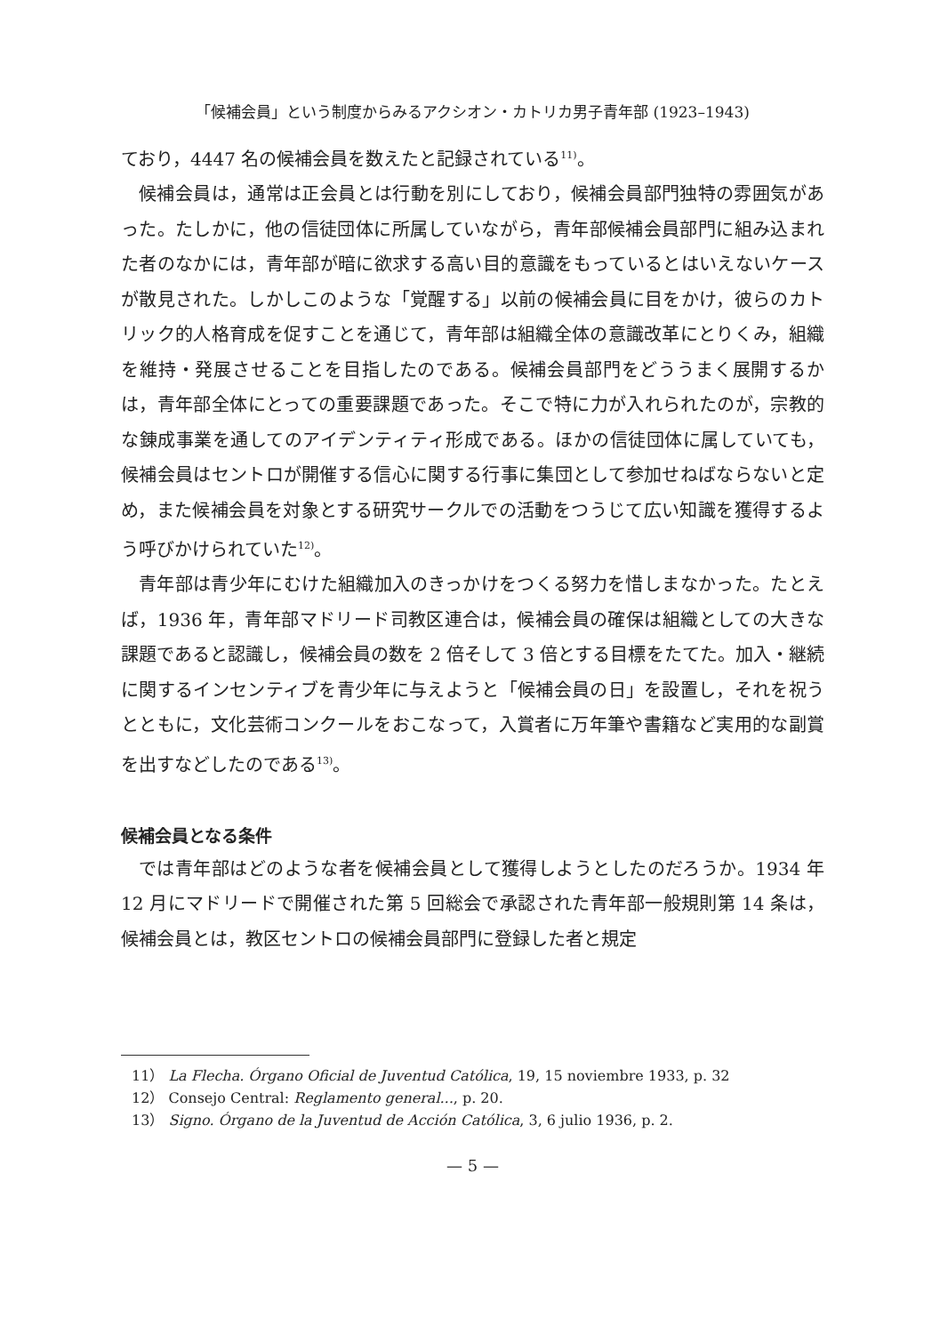「候補会員」という制度からみるアクシオン・カトリカ男子青年部 (1923–1943)
ており，4447 名の候補会員を数えたと記録されている<sup>11)</sup>。
候補会員は，通常は正会員とは行動を別にしており，候補会員部門独特の雰囲気があった。たしかに，他の信徒団体に所属していながら，青年部候補会員部門に組み込まれた者のなかには，青年部が暗に欲求する高い目的意識をもっているとはいえないケースが散見された。しかしこのような「覚醒する」以前の候補会員に目をかけ，彼らのカトリック的人格育成を促すことを通じて，青年部は組織全体の意識改革にとりくみ，組織を維持・発展させることを目指したのである。候補会員部門をどううまく展開するかは，青年部全体にとっての重要課題であった。そこで特に力が入れられたのが，宗教的な錬成事業を通してのアイデンティティ形成である。ほかの信徒団体に属していても，候補会員はセントロが開催する信心に関する行事に集団として参加せねばならないと定め，また候補会員を対象とする研究サークルでの活動をつうじて広い知識を獲得するよう呼びかけられていた<sup>12)</sup>。
青年部は青少年にむけた組織加入のきっかけをつくる努力を惜しまなかった。たとえば，1936 年，青年部マドリード司教区連合は，候補会員の確保は組織としての大きな課題であると認識し，候補会員の数を 2 倍そして 3 倍とする目標をたてた。加入・継続に関するインセンティブを青少年に与えようと「候補会員の日」を設置し，それを祝うとともに，文化芸術コンクールをおこなって，入賞者に万年筆や書籍など実用的な副賞を出すなどしたのである<sup>13)</sup>。
候補会員となる条件
では青年部はどのような者を候補会員として獲得しようとしたのだろうか。1934 年 12 月にマドリードで開催された第 5 回総会で承認された青年部一般規則第 14 条は，候補会員とは，教区セントロの候補会員部門に登録した者と規定
11） La Flecha. Órgano Oficial de Juventud Católica, 19, 15 noviembre 1933, p. 32
12） Consejo Central: Reglamento general..., p. 20.
13） Signo. Órgano de la Juventud de Acción Católica, 3, 6 julio 1936, p. 2.
— 5 —